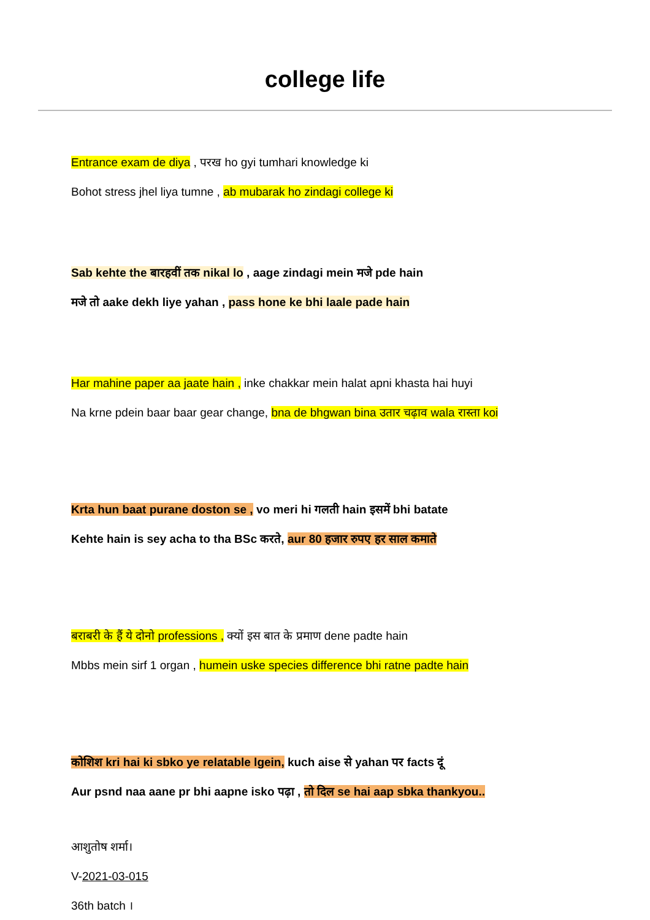college life
Entrance exam de diya , परख ho gyi tumhari knowledge ki
Bohot stress jhel liya tumne , ab mubarak ho zindagi college ki
Sab kehte the बारहवीं तक nikal lo , aage zindagi mein मजे pde hain
मजे तो aake dekh liye yahan , pass hone ke bhi laale pade hain
Har mahine paper aa jaate hain , inke chakkar mein halat apni khasta hai huyi
Na krne pdein baar baar gear change, bna de bhgwan bina उतार चढ़ाव wala रास्ता koi
Krta hun baat purane doston se , vo meri hi गलती hain इसमें bhi batate
Kehte hain is sey acha to tha BSc करते, aur 80 हजार रुपए हर साल कमाते
बराबरी के हैं ये दोनो professions , क्यों इस बात के प्रमाण dene padte hain
Mbbs mein sirf 1 organ , humein uske species difference bhi ratne padte hain
कोशिश kri hai ki sbko ye relatable lgein, kuch aise से yahan पर facts दूं
Aur psnd naa aane pr bhi aapne isko पढ़ा , तो दिल se hai aap sbka thankyou..
आशुतोष शर्मा।
V-2021-03-015
36th batch ।